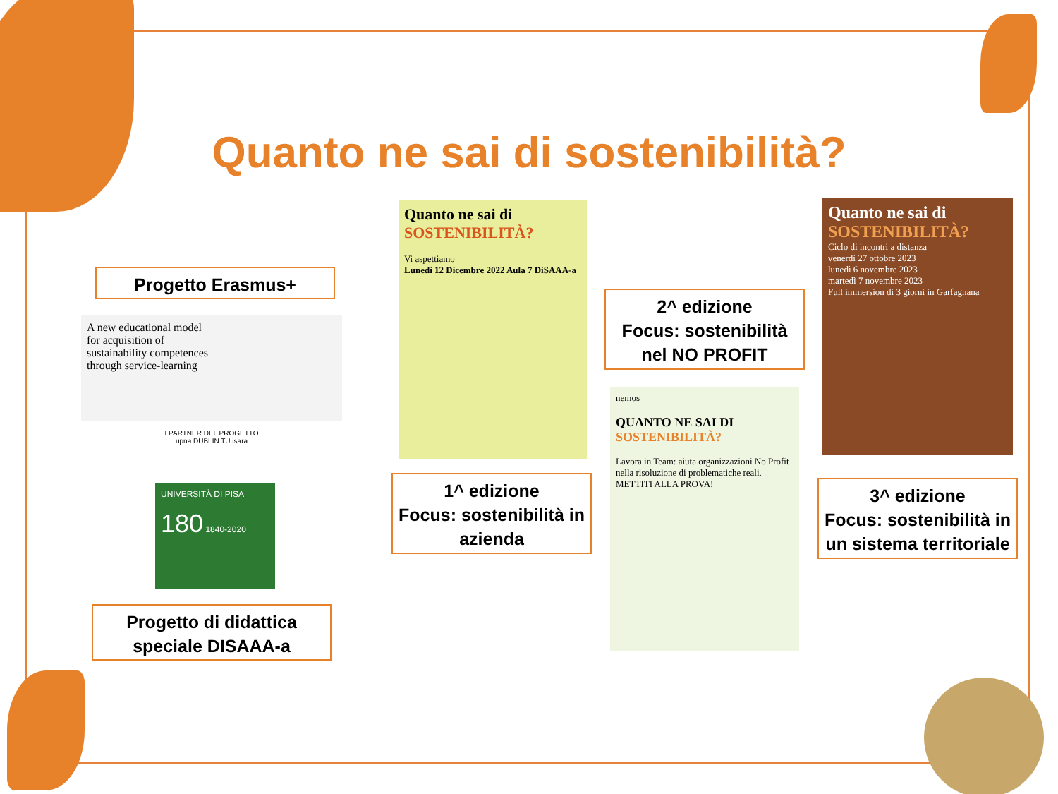Quanto ne sai di sostenibilità?
Progetto Erasmus+
A new educational model
for acquisition of
sustainability competences
through service-learning
I PARTNER DEL PROGETTO
upna DUBLIN TU isara
UNIVERSITÀ DI PISA
180 1840-2020
Progetto di didattica speciale DISAAA-a
Quanto ne sai di
SOSTENIBILITÀ?
Vi aspettiamo
Lunedì 12 Dicembre 2022 Aula 7 DiSAAA-a
1^ edizione
Focus: sostenibilità in azienda
2^ edizione
Focus: sostenibilità nel NO PROFIT
nemos
QUANTO NE SAI DI
SOSTENIBILITÀ?
Lavora in Team: aiuta organizzazioni No Profit nella risoluzione di problematiche reali.
METTITI ALLA PROVA!
Quanto ne sai di
SOSTENIBILITÀ?
Ciclo di incontri a distanza
venerdì 27 ottobre 2023
lunedì 6 novembre 2023
martedì 7 novembre 2023
Full immersion di 3 giorni in Garfagnana
3^ edizione
Focus: sostenibilità in un sistema territoriale